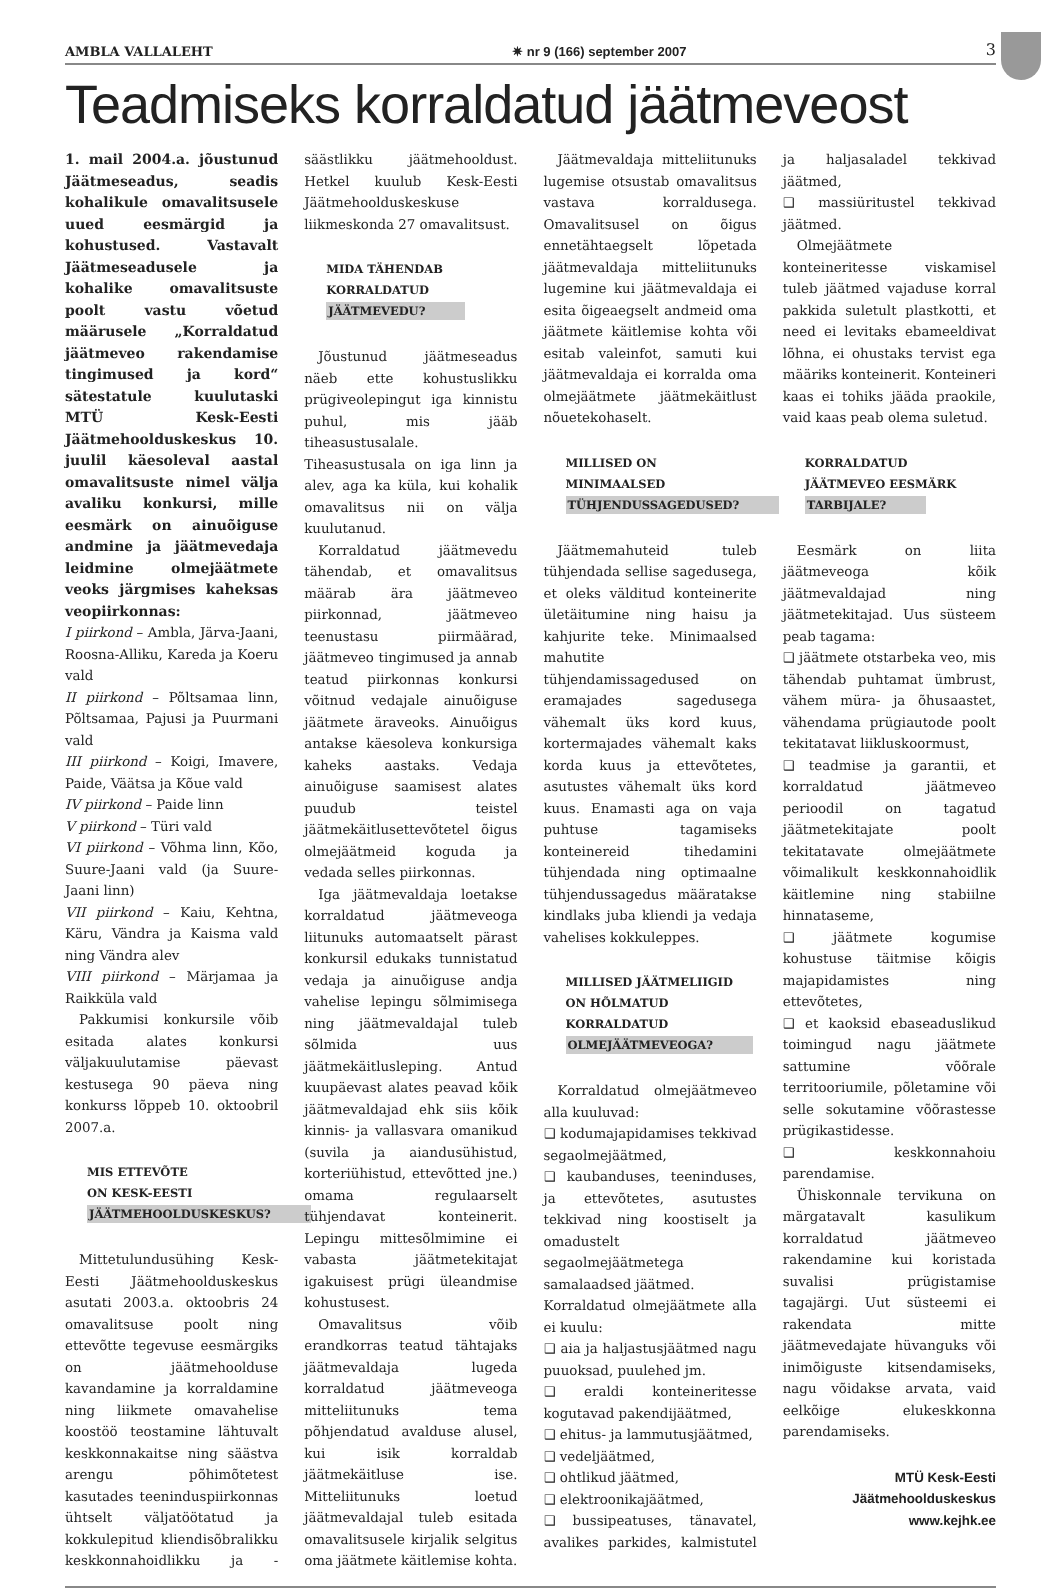AMBLA VALLALEHT ✷ nr 9 (166) september 2007 3
Teadmiseks korraldatud jäätmeveost
1. mail 2004.a. jõustunud Jäätmeseadus, seadis kohalikule omavalitsusele uued eesmärgid ja kohustused. Vastavalt Jäätmeseadusele ja kohalike omavalitsuste poolt vastu võetud määrusele „Korraldatud jäätmeveo rakendamise tingimused ja kord“ sätestatule kuulutaski MTÜ Kesk-Eesti Jäätmehoolduskeskus 10. juulil käesoleval aastal omavalitsuste nimel välja avaliku konkursi, mille eesmärk on ainuõiguse andmine ja jäätmevedaja leidmine olmejäätmete veoks järgmises kaheksas veopiirkonnas:
I piirkond – Ambla, Järva-Jaani, Roosna-Alliku, Kareda ja Koeru vald
II piirkond – Põltsamaa linn, Põltsamaa, Pajusi ja Puurmani vald
III piirkond – Koigi, Imavere, Paide, Väätsa ja Kõue vald
IV piirkond – Paide linn
V piirkond – Türi vald
VI piirkond – Võhma linn, Kõo, Suure-Jaani vald (ja Suure-Jaani linn)
VII piirkond – Kaiu, Kehtna, Käru, Vändra ja Kaisma vald ning Vändra alev
VIII piirkond – Märjamaa ja Raikküla vald
Pakkumisi konkursile võib esitada alates konkursi väljakuulutamise päevast kestusega 90 päeva ning konkurss lõppeb 10. oktoobril 2007.a.
MIS ETTEVÕTE
ON KESK-EESTI
JÄÄTMEHOOLDUSKESKUS?
Mittetulundusühing Kesk-Eesti Jäätmehoolduskeskus asutati 2003.a. oktoobris 24 omavalitsuse poolt ning ettevõtte tegevuse eesmärgiks on jäätmehoolduse kavandamine ja korraldamine ning liikmete omavahelise koostöö teostamine lähtuvalt keskkonnakaitse ning säästva arengu põhimõtetest kasutades teeninduspiirkonnas ühtselt väljatöötatud ja kokkulepitud kliendisõbralikku keskkonnahoidlikku ja -säästlikku jäätmehooldust. Hetkel kuulub Kesk-Eesti Jäätmehoolduskeskuse liikmeskonda 27 omavalitsust.
MIDA TÄHENDAB
KORRALDATUD
JÄÄTMEVEDU?
Jõustunud jäätmeseadus näeb ette kohustuslikku prügiveolepingut iga kinnistu puhul, mis jääb tiheasustusalale. Tiheasustusala on iga linn ja alev, aga ka küla, kui kohalik omavalitsus nii on välja kuulutanud.
Korraldatud jäätmevedu tähendab, et omavalitsus määrab ära jäätmeveo piirkonnad, jäätmeveo teenustasu piirmäärad, jäätmeveo tingimused ja annab teatud piirkonnas konkursi võitnud vedajale ainuõiguse jäätmete äraveoks. Ainuõigus antakse käesoleva konkursiga kaheks aastaks. Vedaja ainuõiguse saamisest alates puudub teistel jäätmekäitlusettevõtetel õigus olmejäätmeid koguda ja vedada selles piirkonnas.
Iga jäätmevaldaja loetakse korraldatud jäätmeveoga liitunuks automaatselt pärast konkursil edukaks tunnistatud vedaja ja ainuõiguse andja vahelise lepingu sõlmimisega ning jäätmevaldajal tuleb sõlmida uus jäätmekäitlusleping. Antud kuupäevast alates peavad kõik jäätmevaldajad ehk siis kõik kinnis- ja vallasvara omanikud (suvila ja aiandusühistud, korteriühistud, ettevõtted jne.) omama regulaarselt tühjendavat konteinerit. Lepingu mittesõlmimine ei vabasta jäätmetekitajat igakuisest prügi üleandmise kohustusest.
Omavalitsus võib erandkorras teatud tähtajaks jäätmevaldaja lugeda korraldatud jäätmeveoga mitteliitunuks tema põhjendatud avalduse alusel, kui isik korraldab jäätmekäitluse ise. Mitteliitunuks loetud jäätmevaldajal tuleb esitada omavalitsusele kirjalik selgitus oma jäätmete käitlemise kohta.
Jäätmevaldaja mitteliitunuks lugemise otsustab omavalitsus vastava korraldusega. Omavalitsusel on õigus ennetähtaegselt lõpetada jäätmevaldaja mitteliitunuks lugemine kui jäätmevaldaja ei esita õigeaegselt andmeid oma jäätmete käitlemise kohta või esitab valeinfot, samuti kui jäätmevaldaja ei korralda oma olmejäätmete jäätmekäitlust nõuetekohaselt.
MILLISED ON
MINIMAALSED
TÜHJENDUSSAGEDUSED?
Jäätmemahuteid tuleb tühjendada sellise sagedusega, et oleks välditud konteinerite ületäitumine ning haisu ja kahjurite teke. Minimaalsed mahutite tühjendamissagedused on eramajades sagedusega vähemalt üks kord kuus, kortermajades vähemalt kaks korda kuus ja ettevõtetes, asutustes vähemalt üks kord kuus. Enamasti aga on vaja puhtuse tagamiseks konteinereid tihedamini tühjendada ning optimaalne tühjendussagedus määratakse kindlaks juba kliendi ja vedaja vahelises kokkuleppes.
MILLISED JÄÄTMELIIGID
ON HÕLMATUD
KORRALDATUD
OLMEJÄÄTMEVEOGA?
Korraldatud olmejäätmeveo alla kuuluvad:
❑ kodumajapidamises tekkivad segaolmejäätmed,
❑ kaubanduses, teeninduses, ja ettevõtetes, asutustes tekkivad ning koostiselt ja omadustelt segaolmejäätmetega samalaadsed jäätmed.
Korraldatud olmejäätmete alla ei kuulu:
❑ aia ja haljastusjäätmed nagu puuoksad, puulehed jm.
❑ eraldi konteineritesse kogutavad pakendijäätmed,
❑ ehitus- ja lammutusjäätmed,
❑ vedeljäätmed,
❑ ohtlikud jäätmed,
❑ elektroonikajäätmed,
❑ bussipeatuses, tänavatel, avalikes parkides, kalmistutel ja haljasaladel tekkivad jäätmed,
❑ massiüritustel tekkivad jäätmed.
Olmejäätmete konteineritesse viskamisel tuleb jäätmed vajaduse korral pakkida suletult plastkotti, et need ei levitaks ebameeldivat lõhna, ei ohustaks tervist ega määriks konteinerit. Konteineri kaas ei tohiks jääda praokile, vaid kaas peab olema suletud.
KORRALDATUD
JÄÄTMEVEO EESMÄRK
TARBIJALE?
Eesmärk on liita jäätmeveoga kõik jäätmevaldajad ning jäätmetekitajad. Uus süsteem peab tagama:
❑ jäätmete otstarbeka veo, mis tähendab puhtamat ümbrust, vähem müra- ja õhusaastet, vähendama prügiautode poolt tekitatavat liikluskoormust,
❑ teadmise ja garantii, et korraldatud jäätmeveo perioodil on tagatud jäätmetekitajate poolt tekitatavate olmejäätmete võimalikult keskkonnahoidlik käitlemine ning stabiilne hinnataseme,
❑ jäätmete kogumise kohustuse täitmise kõigis majapidamistes ning ettevõtetes,
❑ et kaoksid ebaseaduslikud toimingud nagu jäätmete sattumine võõrale territooriumile, põletamine või selle sokutamine võõrastesse prügikastidesse.
❑ keskkonnahoiu parendamise.
Ühiskonnale tervikuna on märgatavalt kasulikum korraldatud jäätmeveo rakendamine kui koristada suvalisi prügistamise tagajärgi. Uut süsteemi ei rakendata mitte jäätmevedajate hüvanguks või inimõiguste kitsendamiseks, nagu võidakse arvata, vaid eelkõige elukeskkonna parendamiseks.
MTÜ Kesk-Eesti
Jäätmehoolduskeskus
www.kejhk.ee